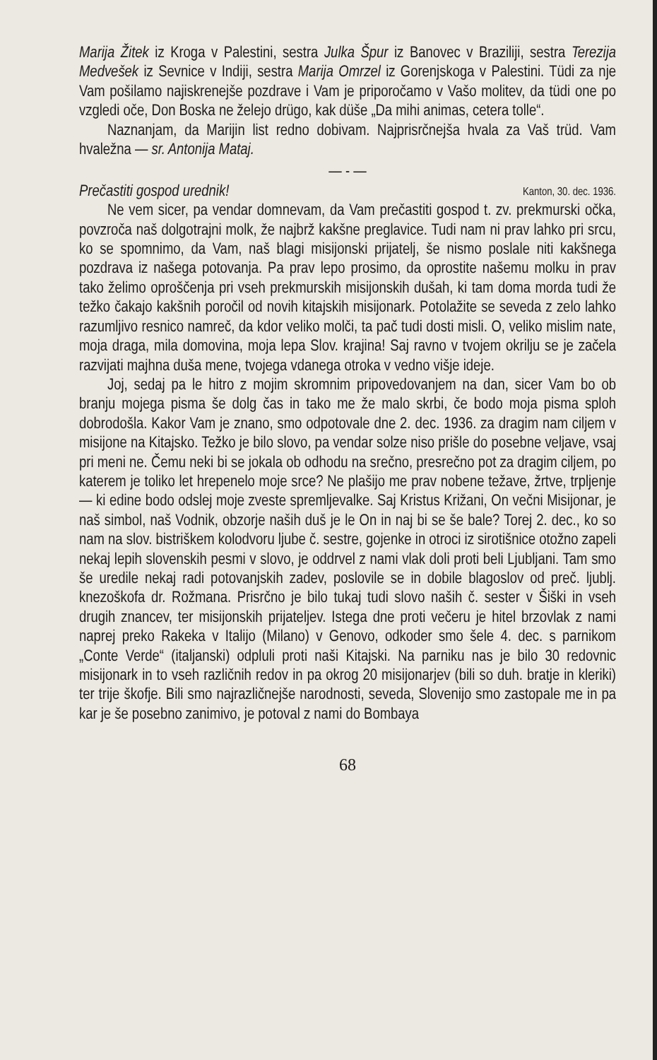Marija Žitek iz Kroga v Palestini, sestra Julka Špur iz Banovec v Braziliji, sestra Terezija Medvešek iz Sevnice v Indiji, sestra Marija Omrzel iz Gorenjskoga v Palestini. Tüdi za nje Vam pošilamo najiskrenejše pozdrave i Vam je priporočamo v Vašo molitev, da tüdi one po vzgledi oče, Don Boska ne želejo drügo, kak düše „Da mihi animas, cetera tolle“.
Naznanjam, da Marijin list redno dobivam. Najprisrčnejša hvala za Vaš trüd. Vam hvaležna — sr. Antonija Mataj.
— - —
Prečastiti gospod urednik! Kanton, 30. dec. 1936.
Ne vem sicer, pa vendar domnevam, da Vam prečastiti gospod t. zv. prekmurski očka, povzroča naš dolgotrajni molk, že najbrž kakšne preglavice. Tudi nam ni prav lahko pri srcu, ko se spomnimo, da Vam, naš blagi misijonski prijatelj, še nismo poslale niti kakšnega pozdrava iz našega potovanja. Pa prav lepo prosimo, da oprostite našemu molku in prav tako želimo oproščenja pri vseh prekmurskih misijonskih dušah, ki tam doma morda tudi že težko čakajo kakšnih poročil od novih kitajskih misijonark. Potolažite se seveda z zelo lahko razumljivo resnico namreč, da kdor veliko molči, ta pač tudi dosti misli. O, veliko mislim nate, moja draga, mila domovina, moja lepa Slov. krajina! Saj ravno v tvojem okrilju se je začela razvijati majhna duša mene, tvojega vdanega otroka v vedno višje ideje.
Joj, sedaj pa le hitro z mojim skromnim pripovedovanjem na dan, sicer Vam bo ob branju mojega pisma še dolg čas in tako me že malo skrbi, če bodo moja pisma sploh dobrodošla. Kakor Vam je znano, smo odpotovale dne 2. dec. 1936. za dragim nam ciljem v misijone na Kitajsko. Težko je bilo slovo, pa vendar solze niso prišle do posebne veljave, vsaj pri meni ne. Čemu neki bi se jokala ob odhodu na srečno, presrečno pot za dragim ciljem, po katerem je toliko let hrepenelo moje srce? Ne plašijo me prav nobene težave, žrtve, trpljenje — ki edine bodo odslej moje zveste spremljevalke. Saj Kristus Križani, On večni Misijonar, je naš simbol, naš Vodnik, obzorje naših duš je le On in naj bi se še bale? Torej 2. dec., ko so nam na slov. bistriškem kolodvoru ljube č. sestre, gojenke in otroci iz sirotišnice otožno zapeli nekaj lepih slovenskih pesmi v slovo, je oddrvel z nami vlak doli proti beli Ljubljani. Tam smo še uredile nekaj radi potovanjskih zadev, poslovile se in dobile blagoslov od preč. ljublj. knezoškofa dr. Rožmana. Prisrčno je bilo tukaj tudi slovo naših č. sester v Šiški in vseh drugih znancev, ter misijonskih prijateljev. Istega dne proti večeru je hitel brzovlak z nami naprej preko Rakeka v Italijo (Milano) v Genovo, odkoder smo šele 4. dec. s parnikom „Conte Verde“ (italjanski) odpluli proti naši Kitajski. Na parniku nas je bilo 30 redovnic misijonark in to vseh različnih redov in pa okrog 20 misijonarjev (bili so duh. bratje in kleriki) ter trije škofje. Bili smo najrazličnejše narodnosti, seveda, Slovenijo smo zastopale me in pa kar je še posebno zanimivo, je potoval z nami do Bombaya
68